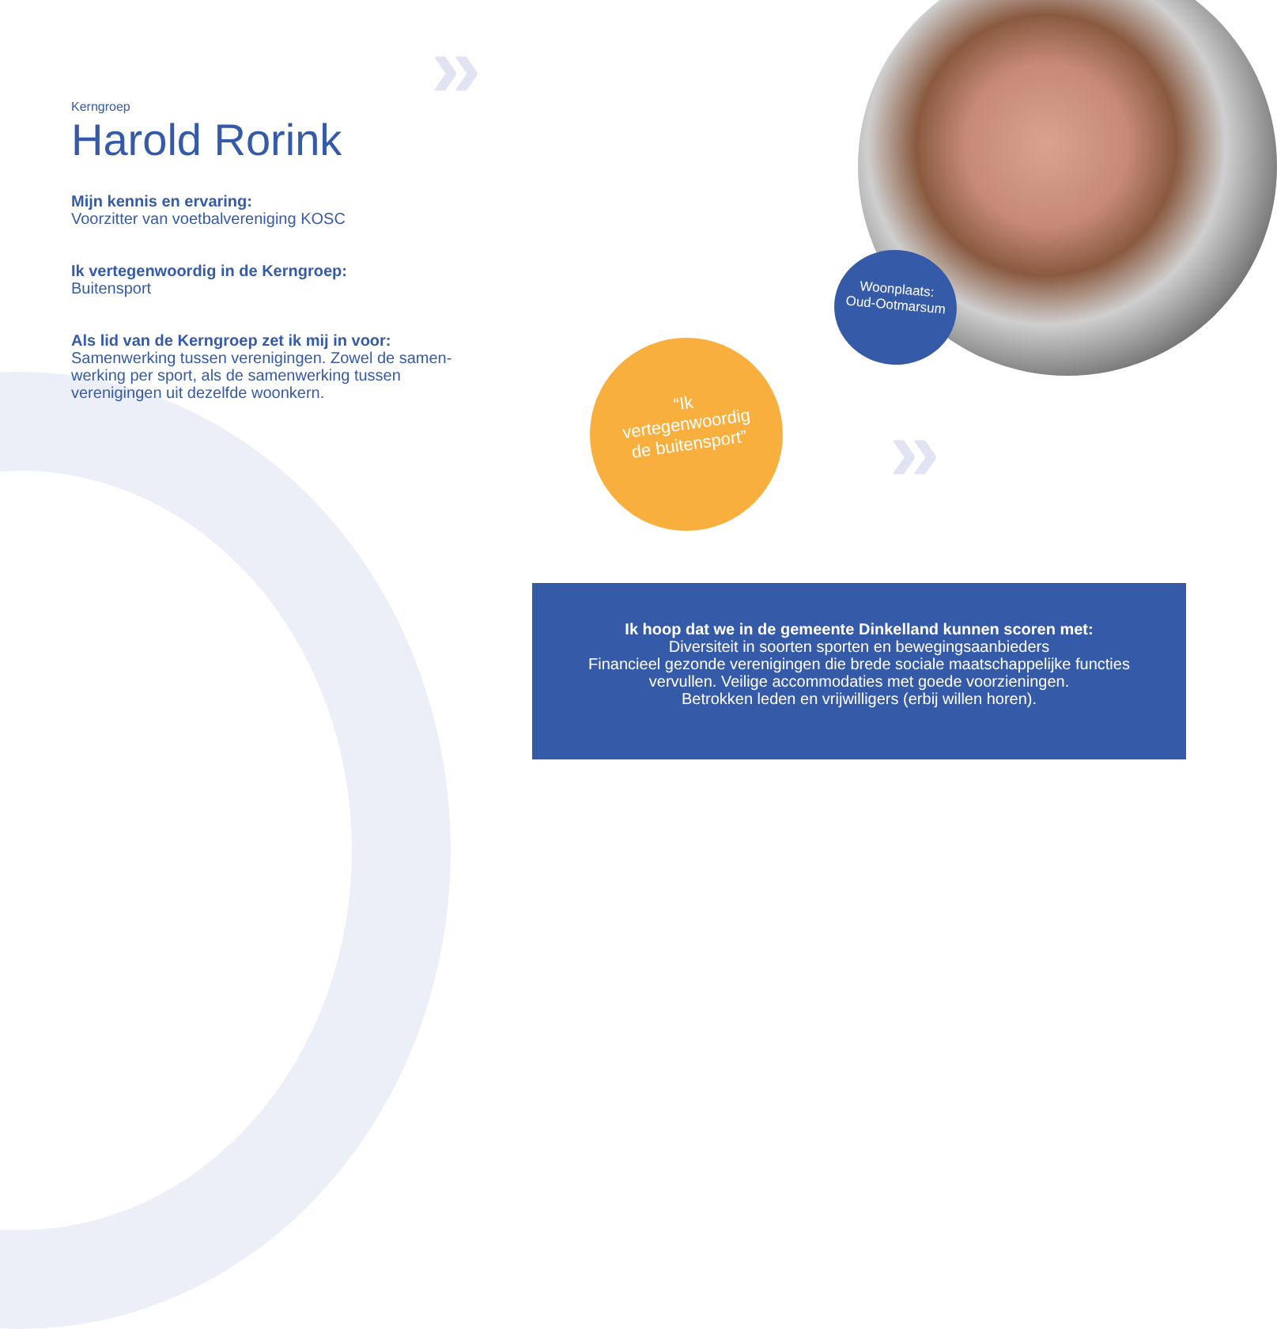››
››
Kerngroep
Harold Rorink
Mijn kennis en ervaring:
Voorzitter van voetbalvereniging KOSC
Ik vertegenwoordig in de Kerngroep:
Buitensport
Als lid van de Kerngroep zet ik mij in voor:
Samenwerking tussen verenigingen. Zowel de samen-werking per sport, als de samenwerking tussen verenigingen uit dezelfde woonkern.
Woonplaats:
Oud-Ootmarsum
“Ik
vertegenwoordig
de buitensport”
Ik hoop dat we in de gemeente Dinkelland kunnen scoren met:
Diversiteit in soorten sporten en bewegingsaanbieders
Financieel gezonde verenigingen die brede sociale maatschappelijke functies
vervullen. Veilige accommodaties met goede voorzieningen.
Betrokken leden en vrijwilligers (erbij willen horen).